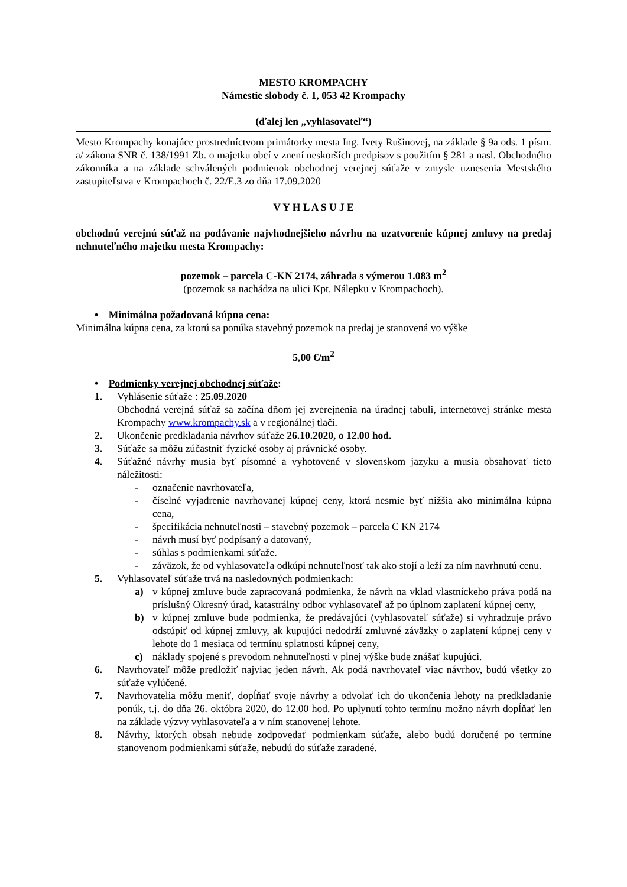MESTO KROMPACHY
Námestie slobody č. 1, 053 42 Krompachy
(ďalej len „vyhlasovateľ“)
Mesto Krompachy konajúce prostredníctvom primátorky mesta Ing. Ivety Rušinovej, na základe § 9a ods. 1 písm. a/ zákona SNR č. 138/1991 Zb. o majetku obcí v znení neskorších predpisov s použitím § 281 a nasl. Obchodného zákonníka a na základe schválených podmienok obchodnej verejnej súťaže v zmysle uznesenia Mestského zastupiteľstva v Krompachoch č. 22/E.3 zo dňa 17.09.2020
V Y H L A S U J E
obchodnú verejnú súťaž na podávanie najvhodnejšieho návrhu na uzatvorenie kúpnej zmluvy na predaj nehnuteľného majetku mesta Krompachy:
pozemok – parcela C-KN 2174, záhrada s výmerou 1.083 m<sup>2</sup>
(pozemok sa nachádza na ulici Kpt. Nálepku v Krompachoch).
• Minimálna požadovaná kúpna cena:
Minimálna kúpna cena, za ktorú sa ponúka stavebný pozemok na predaj je stanovená vo výške
5,00 €/m<sup>2</sup>
• Podmienky verejnej obchodnej súťaže:
1. Vyhlásenie súťaže : 25.09.2020
Obchodná verejná súťaž sa začína dňom jej zverejnenia na úradnej tabuli, internetovej stránke mesta Krompachy www.krompachy.sk a v regionálnej tlači.
2. Ukončenie predkladania návrhov súťaže 26.10.2020, o 12.00 hod.
3. Súťaže sa môžu zúčastniť fyzické osoby aj právnické osoby.
4. Súťažné návrhy musia byť písomné a vyhotovené v slovenskom jazyku a musia obsahovať tieto náležitosti:
- označenie navrhovateľa,
- číselné vyjadrenie navrhovanej kúpnej ceny, ktorá nesmie byť nižšia ako minimálna kúpna cena,
- špecifikácia nehnuteľnosti – stavebný pozemok – parcela C KN 2174
- návrh musí byť podpísaný a datovaný,
- súhlas s podmienkami súťaže.
- záväzok, že od vyhlasovateľa odkúpi nehnuteľnosť tak ako stojí a leží za ním navrhnutú cenu.
5. Vyhlasovateľ súťaže trvá na nasledovných podmienkach:
a) v kúpnej zmluve bude zapracovaná podmienka, že návrh na vklad vlastníckeho práva podá na príslušný Okresný úrad, katastrálny odbor vyhlasovateľ až po úplnom zaplatení kúpnej ceny,
b) v kúpnej zmluve bude podmienka, že predávajúci (vyhlasovateľ súťaže) si vyhradzuje právo odstúpiť od kúpnej zmluvy, ak kupujúci nedodrží zmluvné záväzky o zaplatení kúpnej ceny v lehote do 1 mesiaca od termínu splatnosti kúpnej ceny,
c) náklady spojené s prevodom nehnuteľnosti v plnej výške bude znášať kupujúci.
6. Navrhovateľ môže predložiť najviac jeden návrh. Ak podá navrhovateľ viac návrhov, budú všetky zo súťaže vylúčené.
7. Navrhovatelia môžu meniť, dopĺňať svoje návrhy a odvolať ich do ukončenia lehoty na predkladanie ponúk, t.j. do dňa 26. októbra 2020, do 12.00 hod. Po uplynutí tohto termínu možno návrh dopĺňať len na základe výzvy vyhlasovateľa a v ním stanovenej lehote.
8. Návrhy, ktorých obsah nebude zodpovedať podmienkam súťaže, alebo budú doručené po termíne stanovenom podmienkami súťaže, nebudú do súťaže zaradené.